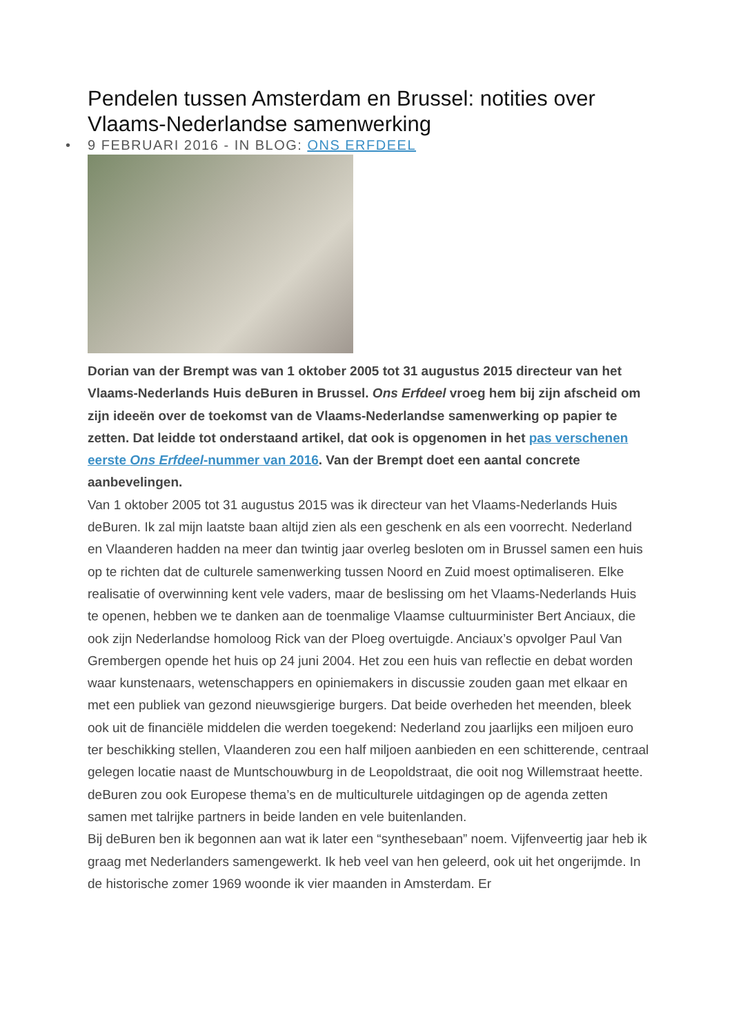Pendelen tussen Amsterdam en Brussel: notities over Vlaams-Nederlandse samenwerking
• 9 FEBRUARI 2016 - IN BLOG: ONS ERFDEEL
Dorian van der Brempt was van 1 oktober 2005 tot 31 augustus 2015 directeur van het Vlaams-Nederlands Huis deBuren in Brussel. Ons Erfdeel vroeg hem bij zijn afscheid om zijn ideeën over de toekomst van de Vlaams-Nederlandse samenwerking op papier te zetten. Dat leidde tot onderstaand artikel, dat ook is opgenomen in het pas verschenen eerste Ons Erfdeel-nummer van 2016. Van der Brempt doet een aantal concrete aanbevelingen.
Van 1 oktober 2005 tot 31 augustus 2015 was ik directeur van het Vlaams-Nederlands Huis deBuren. Ik zal mijn laatste baan altijd zien als een geschenk en als een voorrecht. Nederland en Vlaanderen hadden na meer dan twintig jaar overleg besloten om in Brussel samen een huis op te richten dat de culturele samenwerking tussen Noord en Zuid moest optimaliseren. Elke realisatie of overwinning kent vele vaders, maar de beslissing om het Vlaams-Nederlands Huis te openen, hebben we te danken aan de toenmalige Vlaamse cultuurminister Bert Anciaux, die ook zijn Nederlandse homoloog Rick van der Ploeg overtuigde. Anciaux’s opvolger Paul Van Grembergen opende het huis op 24 juni 2004. Het zou een huis van reflectie en debat worden waar kunstenaars, wetenschappers en opiniemakers in discussie zouden gaan met elkaar en met een publiek van gezond nieuwsgierige burgers. Dat beide overheden het meenden, bleek ook uit de financiële middelen die werden toegekend: Nederland zou jaarlijks een miljoen euro ter beschikking stellen, Vlaanderen zou een half miljoen aanbieden en een schitterende, centraal gelegen locatie naast de Muntschouwburg in de Leopoldstraat, die ooit nog Willemstraat heette. deBuren zou ook Europese thema’s en de multiculturele uitdagingen op de agenda zetten samen met talrijke partners in beide landen en vele buitenlanden.
Bij deBuren ben ik begonnen aan wat ik later een “synthesebaan” noem. Vijfenveertig jaar heb ik graag met Nederlanders samengewerkt. Ik heb veel van hen geleerd, ook uit het ongerijmde. In de historische zomer 1969 woonde ik vier maanden in Amsterdam. Er